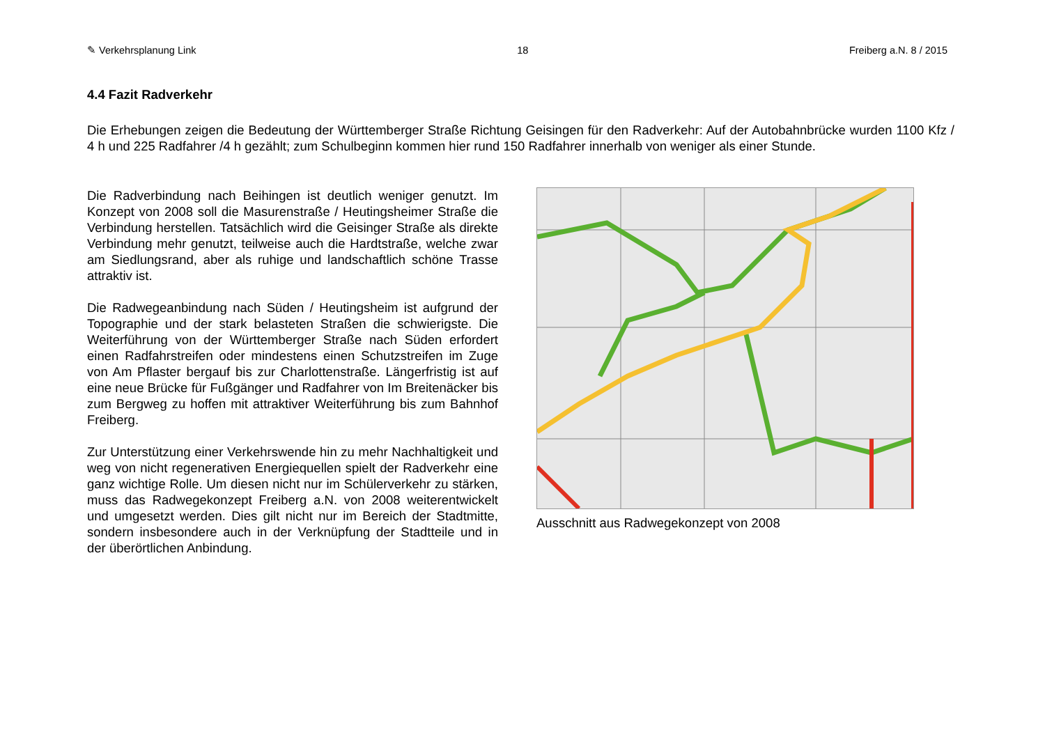✎ Verkehrsplanung Link 18 Freiberg a.N. 8 / 2015
4.4 Fazit Radverkehr
Die Erhebungen zeigen die Bedeutung der Württemberger Straße Richtung Geisingen für den Radverkehr: Auf der Autobahnbrücke wurden 1100 Kfz / 4 h und 225 Radfahrer /4 h gezählt; zum Schulbeginn kommen hier rund 150 Radfahrer innerhalb von weniger als einer Stunde.
Die Radverbindung nach Beihingen ist deutlich weniger genutzt. Im Konzept von 2008 soll die Masurenstraße / Heutingsheimer Straße die Verbindung herstellen. Tatsächlich wird die Geisinger Straße als direkte Verbindung mehr genutzt, teilweise auch die Hardtstraße, welche zwar am Siedlungsrand, aber als ruhige und landschaftlich schöne Trasse attraktiv ist.
Die Radwegeanbindung nach Süden / Heutingsheim ist aufgrund der Topographie und der stark belasteten Straßen die schwierigste. Die Weiterführung von der Württemberger Straße nach Süden erfordert einen Radfahrstreifen oder mindestens einen Schutzstreifen im Zuge von Am Pflaster bergauf bis zur Charlottenstraße. Längerfristig ist auf eine neue Brücke für Fußgänger und Radfahrer von Im Breitenäcker bis zum Bergweg zu hoffen mit attraktiver Weiterführung bis zum Bahnhof Freiberg.
Zur Unterstützung einer Verkehrswende hin zu mehr Nachhaltigkeit und weg von nicht regenerativen Energiequellen spielt der Radverkehr eine ganz wichtige Rolle. Um diesen nicht nur im Schülerverkehr zu stärken, muss das Radwegekonzept Freiberg a.N. von 2008 weiterentwickelt und umgesetzt werden. Dies gilt nicht nur im Bereich der Stadtmitte, sondern insbesondere auch in der Verknüpfung der Stadtteile und in der überörtlichen Anbindung.
Ausschnitt aus Radwegekonzept von 2008